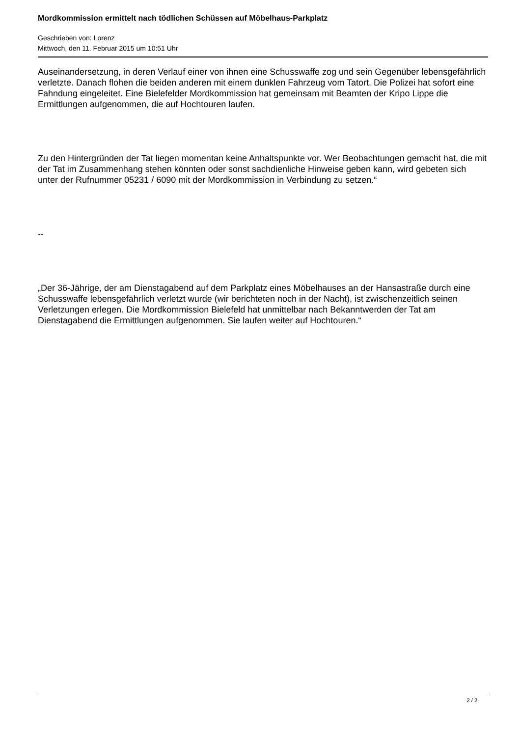Mordkommission ermittelt nach tödlichen Schüssen auf Möbelhaus-Parkplatz
Geschrieben von: Lorenz
Mittwoch, den 11. Februar 2015 um 10:51 Uhr
Auseinandersetzung, in deren Verlauf einer von ihnen eine Schusswaffe zog und sein Gegenüber lebensgefährlich verletzte. Danach flohen die beiden anderen mit einem dunklen Fahrzeug vom Tatort. Die Polizei hat sofort eine Fahndung eingeleitet. Eine Bielefelder Mordkommission hat gemeinsam mit Beamten der Kripo Lippe die Ermittlungen aufgenommen, die auf Hochtouren laufen.
Zu den Hintergründen der Tat liegen momentan keine Anhaltspunkte vor. Wer Beobachtungen gemacht hat, die mit der Tat im Zusammenhang stehen könnten oder sonst sachdienliche Hinweise geben kann, wird gebeten sich unter der Rufnummer 05231 / 6090 mit der Mordkommission in Verbindung zu setzen.“
--
„Der 36-Jährige, der am Dienstagabend auf dem Parkplatz eines Möbelhauses an der Hansastraße durch eine Schusswaffe lebensgefährlich verletzt wurde (wir berichteten noch in der Nacht), ist zwischenzeitlich seinen Verletzungen erlegen. Die Mordkommission Bielefeld hat unmittelbar nach Bekanntwerden der Tat am Dienstagabend die Ermittlungen aufgenommen. Sie laufen weiter auf Hochtouren.“
2 / 2